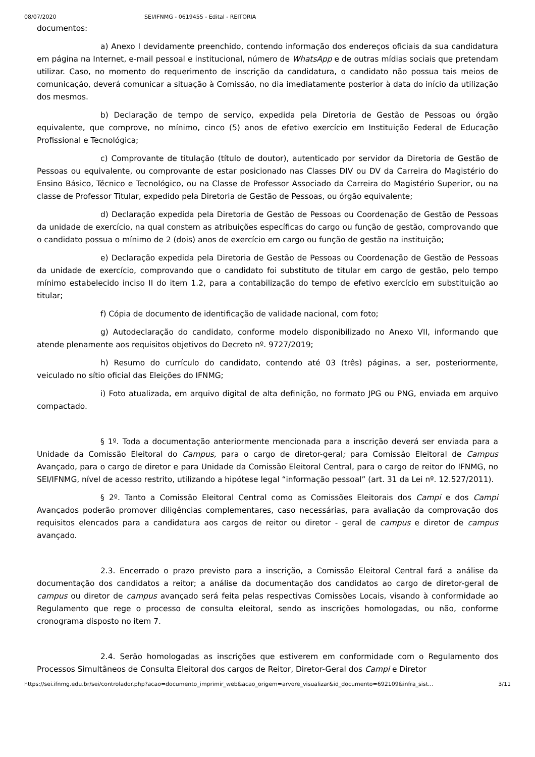08/07/2020 SEI/IFNMG - 0619455 - Edital - REITORIA
documentos:
a) Anexo I devidamente preenchido, contendo informação dos endereços oficiais da sua candidatura em página na Internet, e-mail pessoal e institucional, número de WhatsApp e de outras mídias sociais que pretendam utilizar. Caso, no momento do requerimento de inscrição da candidatura, o candidato não possua tais meios de comunicação, deverá comunicar a situação à Comissão, no dia imediatamente posterior à data do início da utilização dos mesmos.
b) Declaração de tempo de serviço, expedida pela Diretoria de Gestão de Pessoas ou órgão equivalente, que comprove, no mínimo, cinco (5) anos de efetivo exercício em Instituição Federal de Educação Profissional e Tecnológica;
c) Comprovante de titulação (título de doutor), autenticado por servidor da Diretoria de Gestão de Pessoas ou equivalente, ou comprovante de estar posicionado nas Classes DIV ou DV da Carreira do Magistério do Ensino Básico, Técnico e Tecnológico, ou na Classe de Professor Associado da Carreira do Magistério Superior, ou na classe de Professor Titular, expedido pela Diretoria de Gestão de Pessoas, ou órgão equivalente;
d) Declaração expedida pela Diretoria de Gestão de Pessoas ou Coordenação de Gestão de Pessoas da unidade de exercício, na qual constem as atribuições específicas do cargo ou função de gestão, comprovando que o candidato possua o mínimo de 2 (dois) anos de exercício em cargo ou função de gestão na instituição;
e) Declaração expedida pela Diretoria de Gestão de Pessoas ou Coordenação de Gestão de Pessoas da unidade de exercício, comprovando que o candidato foi substituto de titular em cargo de gestão, pelo tempo mínimo estabelecido inciso II do item 1.2, para a contabilização do tempo de efetivo exercício em substituição ao titular;
f) Cópia de documento de identificação de validade nacional, com foto;
g) Autodeclaração do candidato, conforme modelo disponibilizado no Anexo VII, informando que atende plenamente aos requisitos objetivos do Decreto nº. 9727/2019;
h) Resumo do currículo do candidato, contendo até 03 (três) páginas, a ser, posteriormente, veiculado no sítio oficial das Eleições do IFNMG;
i) Foto atualizada, em arquivo digital de alta definição, no formato JPG ou PNG, enviada em arquivo compactado.
§ 1º. Toda a documentação anteriormente mencionada para a inscrição deverá ser enviada para a Unidade da Comissão Eleitoral do Campus, para o cargo de diretor-geral; para Comissão Eleitoral de Campus Avançado, para o cargo de diretor e para Unidade da Comissão Eleitoral Central, para o cargo de reitor do IFNMG, no SEI/IFNMG, nível de acesso restrito, utilizando a hipótese legal “informação pessoal” (art. 31 da Lei nº. 12.527/2011).
§ 2º. Tanto a Comissão Eleitoral Central como as Comissões Eleitorais dos Campi e dos Campi Avançados poderão promover diligências complementares, caso necessárias, para avaliação da comprovação dos requisitos elencados para a candidatura aos cargos de reitor ou diretor - geral de campus e diretor de campus avançado.
2.3. Encerrado o prazo previsto para a inscrição, a Comissão Eleitoral Central fará a análise da documentação dos candidatos a reitor; a análise da documentação dos candidatos ao cargo de diretor-geral de campus ou diretor de campus avançado será feita pelas respectivas Comissões Locais, visando à conformidade ao Regulamento que rege o processo de consulta eleitoral, sendo as inscrições homologadas, ou não, conforme cronograma disposto no item 7.
2.4. Serão homologadas as inscrições que estiverem em conformidade com o Regulamento dos Processos Simultâneos de Consulta Eleitoral dos cargos de Reitor, Diretor-Geral dos Campi e Diretor
https://sei.ifnmg.edu.br/sei/controlador.php?acao=documento_imprimir_web&acao_origem=arvore_visualizar&id_documento=692109&infra_sist… 3/11